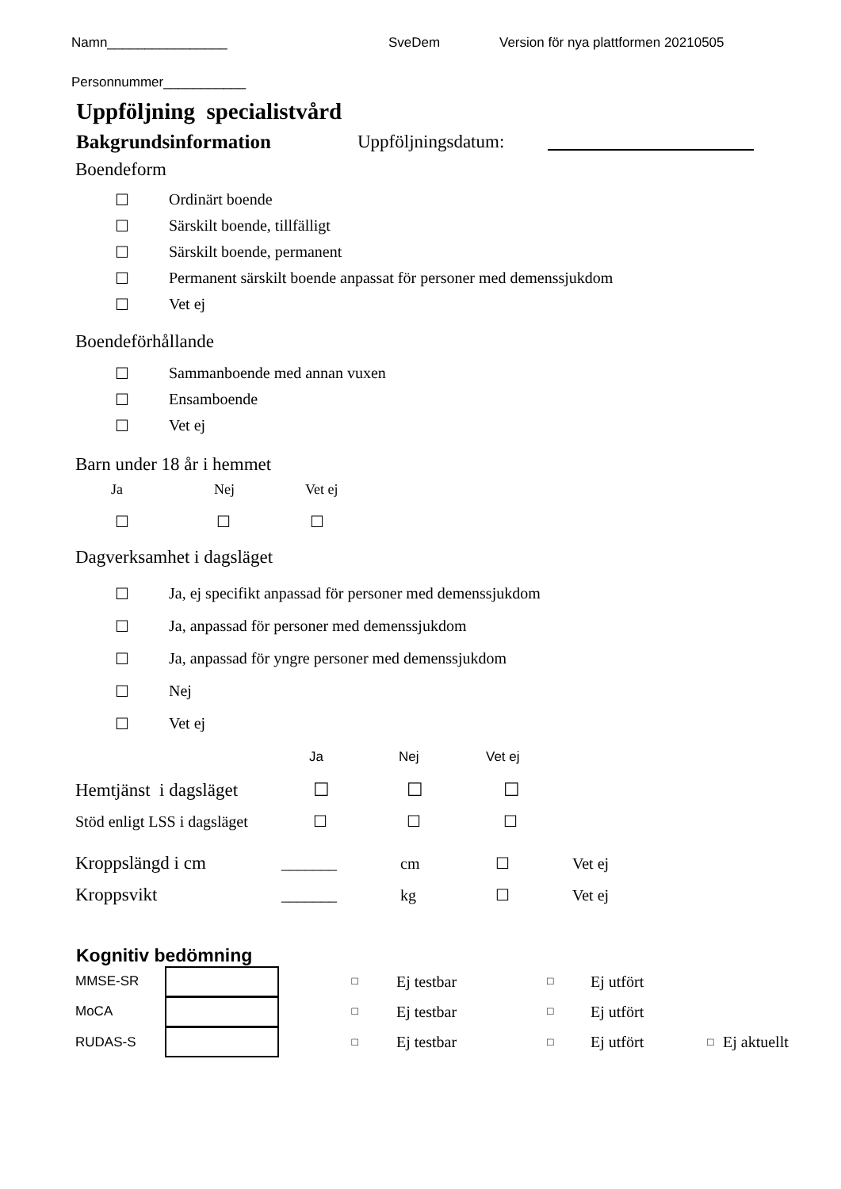Namn________________ SveDem Version för nya plattformen 20210505
Personnummer___________
Uppföljning specialistvård
Bakgrundsinformation Uppföljningsdatum:
Boendeform
☐ Ordinärt boende
☐ Särskilt boende, tillfälligt
☐ Särskilt boende, permanent
☐ Permanent särskilt boende anpassat för personer med demenssjukdom
☐ Vet ej
Boendeförhållande
☐ Sammanboende med annan vuxen
☐ Ensamboende
☐ Vet ej
Barn under 18 år i hemmet
Ja Nej Vet ej
☐ ☐ ☐
Dagverksamhet i dagsläget
☐ Ja, ej specifikt anpassad för personer med demenssjukdom
☐ Ja, anpassad för personer med demenssjukdom
☐ Ja, anpassad för yngre personer med demenssjukdom
☐ Nej
☐ Vet ej
Ja Nej Vet ej
Hemtjänst i dagsläget ☐ ☐ ☐
Stöd enligt LSS i dagsläget ☐ ☐ ☐
Kroppslängd i cm _______ cm ☐ Vet ej
Kroppsvikt _______ kg ☐ Vet ej
Kognitiv bedömning
MMSE-SR □ Ej testbar □ Ej utfört
MoCA □ Ej testbar □ Ej utfört
RUDAS-S □ Ej testbar □ Ej utfört □ Ej aktuellt